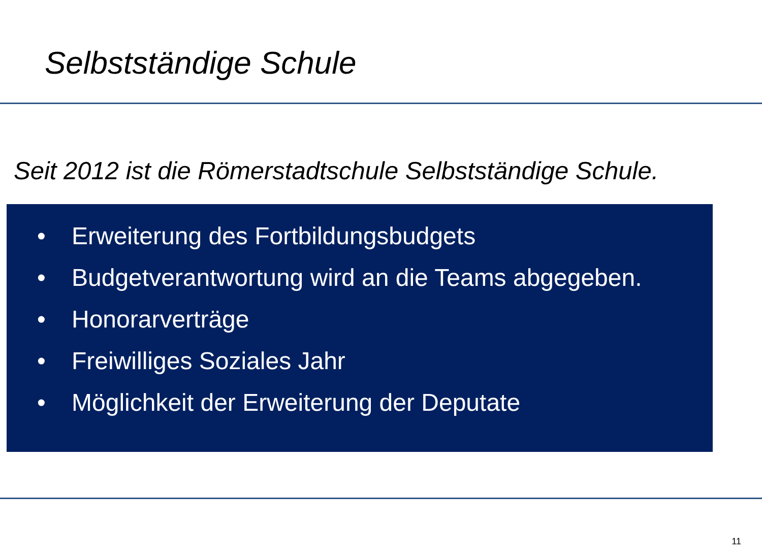Selbstständige Schule
Seit 2012 ist die Römerstadtschule Selbstständige Schule.
• Erweiterung des Fortbildungsbudgets
• Budgetverantwortung wird an die Teams abgegeben.
• Honorarverträge
• Freiwilliges Soziales Jahr
• Möglichkeit der Erweiterung der Deputate
11